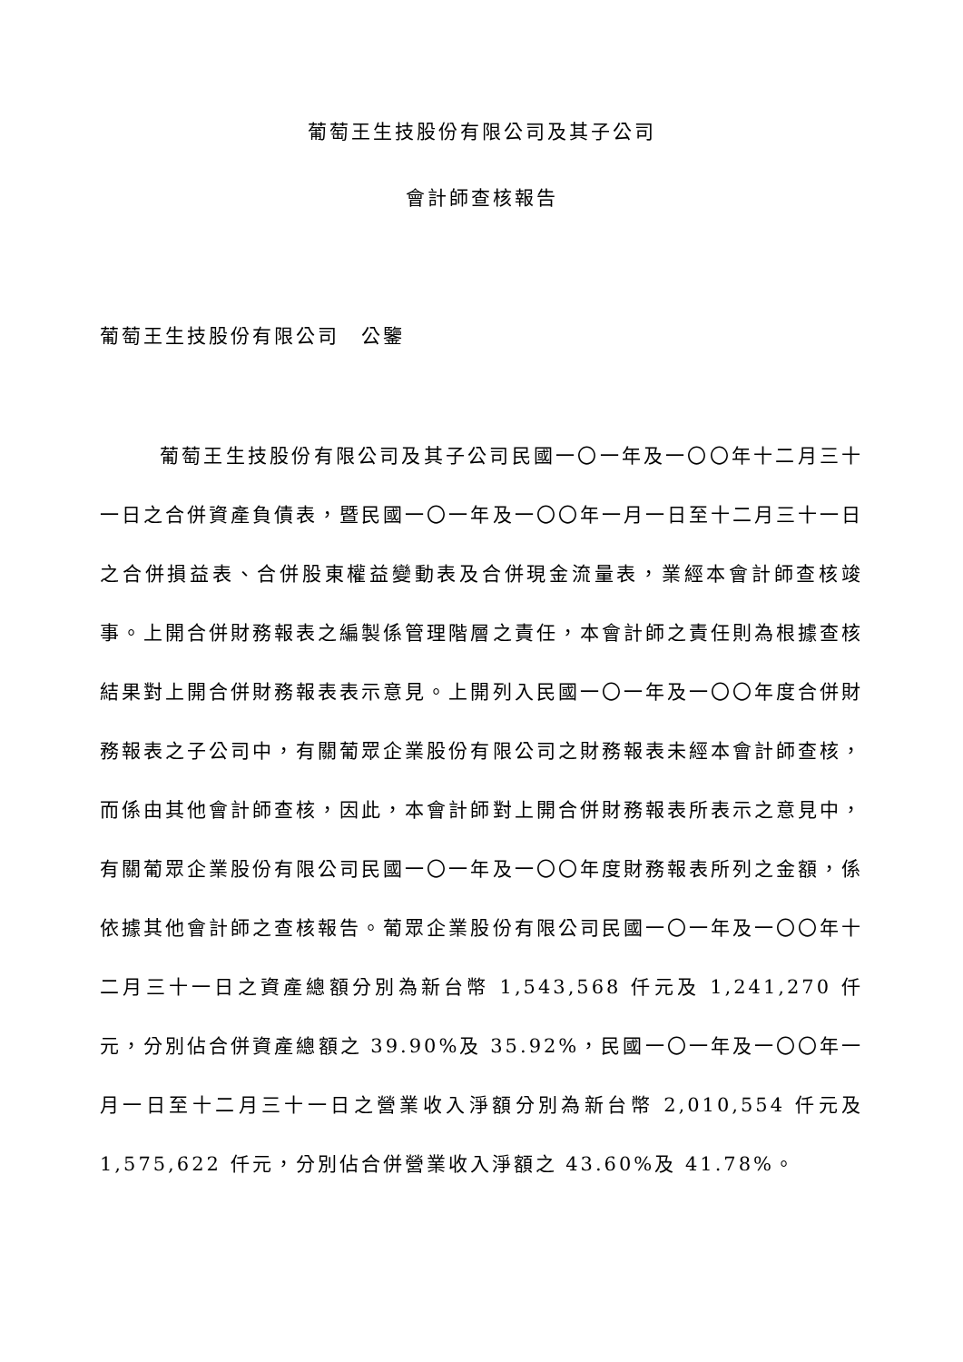葡萄王生技股份有限公司及其子公司
會計師查核報告
葡萄王生技股份有限公司　公鑒
葡萄王生技股份有限公司及其子公司民國一〇一年及一〇〇年十二月三十一日之合併資產負債表，暨民國一〇一年及一〇〇年一月一日至十二月三十一日之合併損益表、合併股東權益變動表及合併現金流量表，業經本會計師查核竣事。上開合併財務報表之編製係管理階層之責任，本會計師之責任則為根據查核結果對上開合併財務報表表示意見。上開列入民國一〇一年及一〇〇年度合併財務報表之子公司中，有關葡眾企業股份有限公司之財務報表未經本會計師查核，而係由其他會計師查核，因此，本會計師對上開合併財務報表所表示之意見中，有關葡眾企業股份有限公司民國一〇一年及一〇〇年度財務報表所列之金額，係依據其他會計師之查核報告。葡眾企業股份有限公司民國一〇一年及一〇〇年十二月三十一日之資產總額分別為新台幣 1,543,568 仟元及 1,241,270 仟元，分別佔合併資產總額之 39.90%及 35.92%，民國一〇一年及一〇〇年一月一日至十二月三十一日之營業收入淨額分別為新台幣 2,010,554 仟元及 1,575,622 仟元，分別佔合併營業收入淨額之 43.60%及 41.78%。